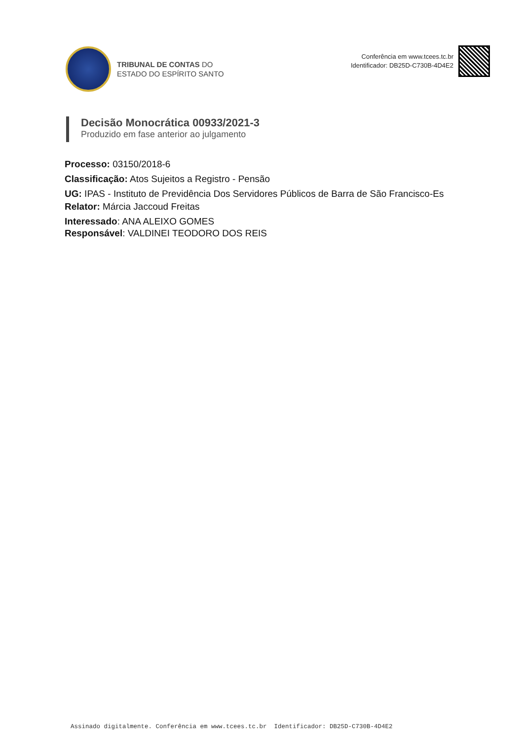TRIBUNAL DE CONTAS DO
ESTADO DO ESPÍRITO SANTO
Conferência em www.tcees.tc.br
Identificador: DB25D-C730B-4D4E2
Decisão Monocrática 00933/2021-3
Produzido em fase anterior ao julgamento
Processo: 03150/2018-6
Classificação: Atos Sujeitos a Registro - Pensão
UG: IPAS - Instituto de Previdência Dos Servidores Públicos de Barra de São Francisco-Es
Relator: Márcia Jaccoud Freitas
Interessado: ANA ALEIXO GOMES
Responsável: VALDINEI TEODORO DOS REIS
Assinado digitalmente. Conferência em www.tcees.tc.br Identificador: DB25D-C730B-4D4E2